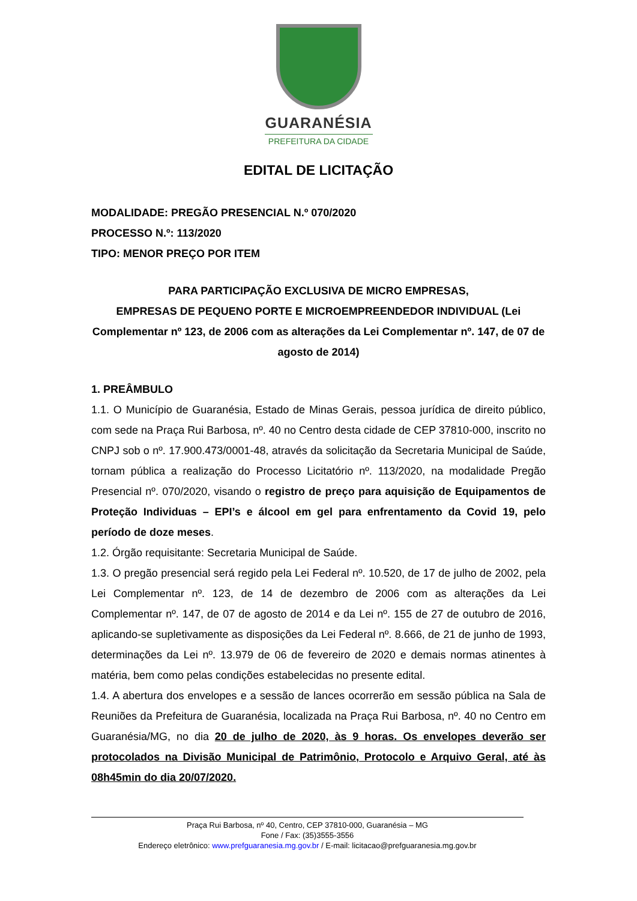GUARANÉSIA
PREFEITURA DA CIDADE
EDITAL DE LICITAÇÃO
MODALIDADE: PREGÃO PRESENCIAL N.º 070/2020
PROCESSO N.º: 113/2020
TIPO: MENOR PREÇO POR ITEM
PARA PARTICIPAÇÃO EXCLUSIVA DE MICRO EMPRESAS,
EMPRESAS DE PEQUENO PORTE E MICROEMPREENDEDOR INDIVIDUAL (Lei Complementar nº 123, de 2006 com as alterações da Lei Complementar nº. 147, de 07 de agosto de 2014)
1. PREÂMBULO
1.1. O Município de Guaranésia, Estado de Minas Gerais, pessoa jurídica de direito público, com sede na Praça Rui Barbosa, nº. 40 no Centro desta cidade de CEP 37810-000, inscrito no CNPJ sob o nº. 17.900.473/0001-48, através da solicitação da Secretaria Municipal de Saúde, tornam pública a realização do Processo Licitatório nº. 113/2020, na modalidade Pregão Presencial nº. 070/2020, visando o registro de preço para aquisição de Equipamentos de Proteção Individuas – EPI’s e álcool em gel para enfrentamento da Covid 19, pelo período de doze meses.
1.2. Órgão requisitante: Secretaria Municipal de Saúde.
1.3. O pregão presencial será regido pela Lei Federal nº. 10.520, de 17 de julho de 2002, pela Lei Complementar nº. 123, de 14 de dezembro de 2006 com as alterações da Lei Complementar nº. 147, de 07 de agosto de 2014 e da Lei nº. 155 de 27 de outubro de 2016, aplicando-se supletivamente as disposições da Lei Federal nº. 8.666, de 21 de junho de 1993, determinações da Lei nº. 13.979 de 06 de fevereiro de 2020 e demais normas atinentes à matéria, bem como pelas condições estabelecidas no presente edital.
1.4. A abertura dos envelopes e a sessão de lances ocorrerão em sessão pública na Sala de Reuniões da Prefeitura de Guaranésia, localizada na Praça Rui Barbosa, nº. 40 no Centro em Guaranésia/MG, no dia 20 de julho de 2020, às 9 horas. Os envelopes deverão ser protocolados na Divisão Municipal de Patrimônio, Protocolo e Arquivo Geral, até às 08h45min do dia 20/07/2020.
Praça Rui Barbosa, nº 40, Centro, CEP 37810-000, Guaranésia – MG
Fone / Fax: (35)3555-3556
Endereço eletrônico: www.prefguaranesia.mg.gov.br / E-mail: licitacao@prefguaranesia.mg.gov.br